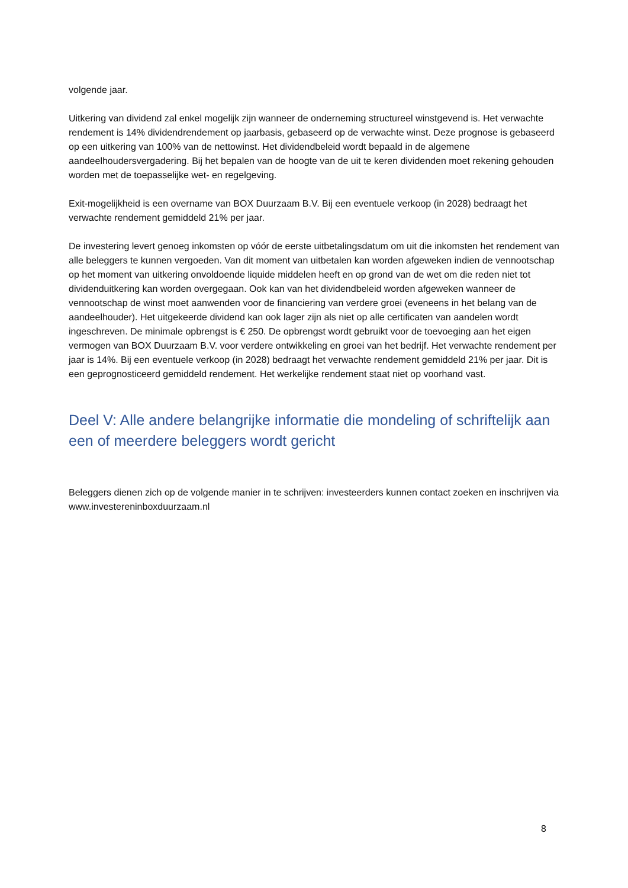volgende jaar.
Uitkering van dividend zal enkel mogelijk zijn wanneer de onderneming structureel winstgevend is. Het verwachte rendement is 14% dividendrendement op jaarbasis, gebaseerd op de verwachte winst. Deze prognose is gebaseerd op een uitkering van 100% van de nettowinst. Het dividendbeleid wordt bepaald in de algemene aandeelhoudersvergadering. Bij het bepalen van de hoogte van de uit te keren dividenden moet rekening gehouden worden met de toepasselijke wet- en regelgeving.
Exit-mogelijkheid is een overname van BOX Duurzaam B.V. Bij een eventuele verkoop (in 2028) bedraagt het verwachte rendement gemiddeld 21% per jaar.
De investering levert genoeg inkomsten op vóór de eerste uitbetalingsdatum om uit die inkomsten het rendement van alle beleggers te kunnen vergoeden. Van dit moment van uitbetalen kan worden afgeweken indien de vennootschap op het moment van uitkering onvoldoende liquide middelen heeft en op grond van de wet om die reden niet tot dividenduitkering kan worden overgegaan. Ook kan van het dividendbeleid worden afgeweken wanneer de vennootschap de winst moet aanwenden voor de financiering van verdere groei (eveneens in het belang van de aandeelhouder). Het uitgekeerde dividend kan ook lager zijn als niet op alle certificaten van aandelen wordt ingeschreven. De minimale opbrengst is € 250. De opbrengst wordt gebruikt voor de toevoeging aan het eigen vermogen van BOX Duurzaam B.V. voor verdere ontwikkeling en groei van het bedrijf. Het verwachte rendement per jaar is 14%. Bij een eventuele verkoop (in 2028) bedraagt het verwachte rendement gemiddeld 21% per jaar. Dit is een geprognosticeerd gemiddeld rendement. Het werkelijke rendement staat niet op voorhand vast.
Deel V: Alle andere belangrijke informatie die mondeling of schriftelijk aan een of meerdere beleggers wordt gericht
Beleggers dienen zich op de volgende manier in te schrijven: investeerders kunnen contact zoeken en inschrijven via www.investereninboxduurzaam.nl
8